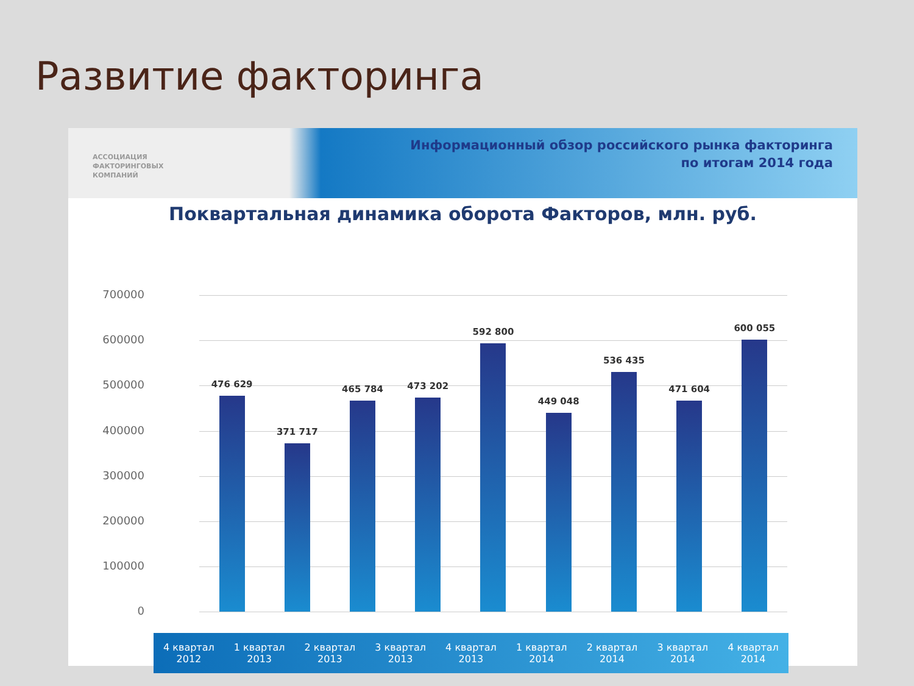Развитие факторинга
АССОЦИАЦИЯ
ФАКТОРИНГОВЫХ
КОМПАНИЙ
Информационный обзор российского рынка факторинга
по итогам 2014 года
Поквартальная динамика оборота Факторов, млн. руб.
700000
600000
500000
400000
300000
200000
100000
0
476 629
371 717
465 784
473 202
592 800
449 048
536 435
471 604
600 055
4 квартал
2012
1 квартал
2013
2 квартал
2013
3 квартал
2013
4 квартал
2013
1 квартал
2014
2 квартал
2014
3 квартал
2014
4 квартал
2014